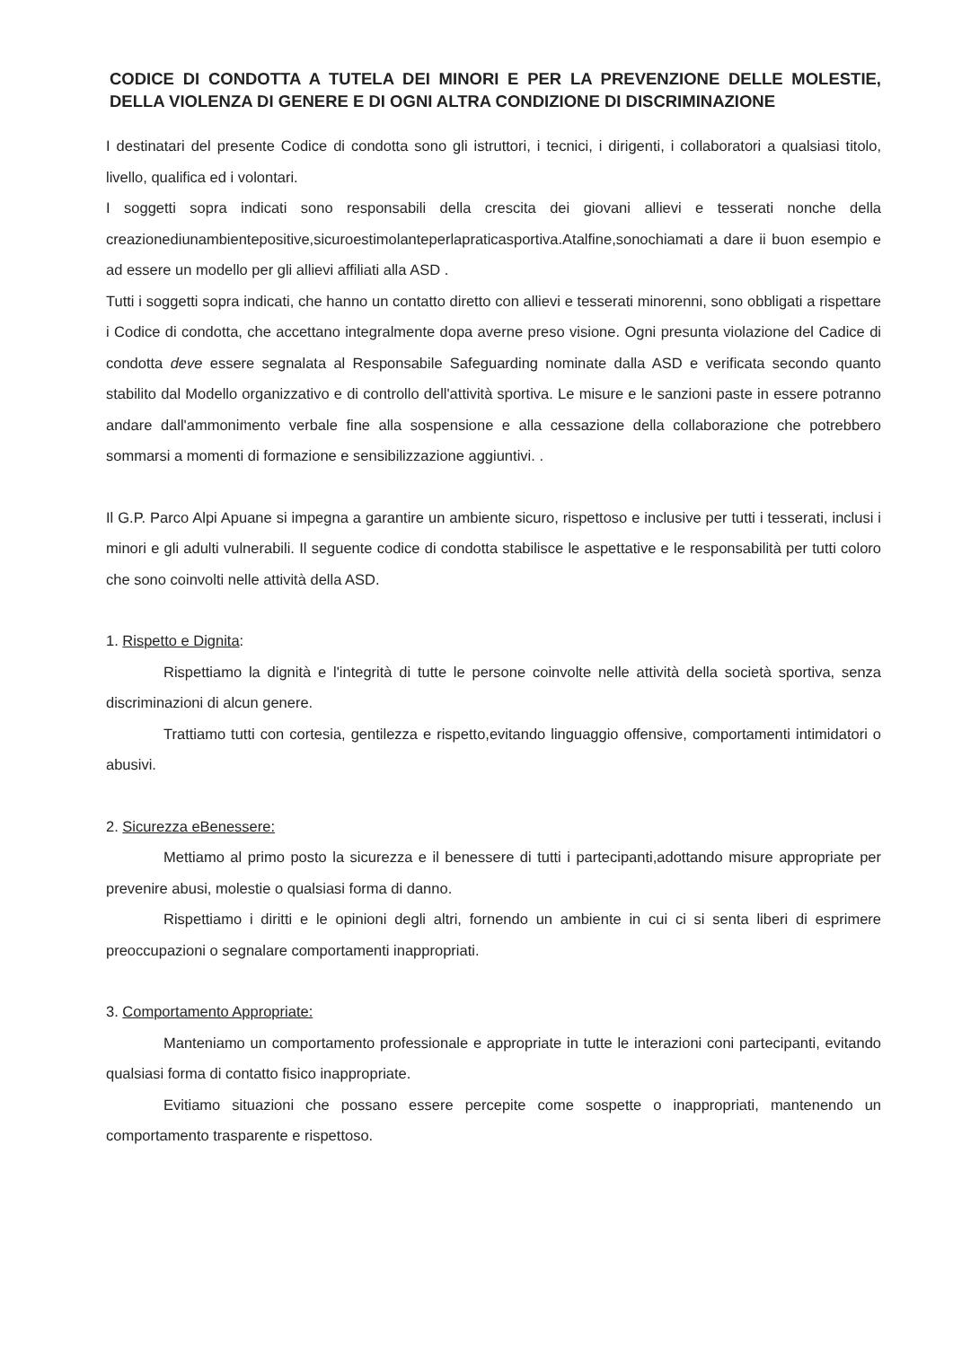CODICE DI CONDOTTA A TUTELA DEI MINORI E PER LA PREVENZIONE DELLE MOLESTIE, DELLA VIOLENZA DI GENERE E DI OGNI ALTRA CONDIZIONE DI DISCRIMINAZIONE
I destinatari del presente Codice di condotta sono gli istruttori, i tecnici, i dirigenti, i collaboratori a qualsiasi titolo, livello, qualifica ed i volontari.
I soggetti sopra indicati sono responsabili della crescita dei giovani allievi e tesserati nonche della creazionediunambientepositive,sicuroestimolanteperlapraticasportiva.Atalfine,sonochiamati a dare ii buon esempio e ad essere un modello per gli allievi affiliati alla ASD .
Tutti i soggetti sopra indicati, che hanno un contatto diretto con allievi e tesserati minorenni, sono obbligati a rispettare i Codice di condotta, che accettano integralmente dopa averne preso visione. Ogni presunta violazione del Cadice di condotta deve essere segnalata al Responsabile Safeguarding nominate dalla ASD e verificata secondo quanto stabilito dal Modello organizzativo e di controllo dell'attività sportiva. Le misure e le sanzioni paste in essere potranno andare dall'ammonimento verbale fine alla sospensione e alla cessazione della collaborazione che potrebbero sommarsi a momenti di formazione e sensibilizzazione aggiuntivi. .
Il G.P. Parco Alpi Apuane si impegna a garantire un ambiente sicuro, rispettoso e inclusive per tutti i tesserati, inclusi i minori e gli adulti vulnerabili. Il seguente codice di condotta stabilisce le aspettative e le responsabilità per tutti coloro che sono coinvolti nelle attività della ASD.
1. Rispetto e Dignita:
Rispettiamo la dignità e l'integrità di tutte le persone coinvolte nelle attività della società sportiva, senza discriminazioni di alcun genere.
Trattiamo tutti con cortesia, gentilezza e rispetto,evitando linguaggio offensive, comportamenti intimidatori o abusivi.
2. Sicurezza eBenessere:
Mettiamo al primo posto la sicurezza e il benessere di tutti i partecipanti,adottando misure appropriate per prevenire abusi, molestie o qualsiasi forma di danno.
Rispettiamo i diritti e le opinioni degli altri, fornendo un ambiente in cui ci si senta liberi di esprimere preoccupazioni o segnalare comportamenti inappropriati.
3. Comportamento Appropriate:
Manteniamo un comportamento professionale e appropriate in tutte le interazioni coni partecipanti, evitando qualsiasi forma di contatto fisico inappropriate.
Evitiamo situazioni che possano essere percepite come sospette o inappropriati, mantenendo un comportamento trasparente e rispettoso.